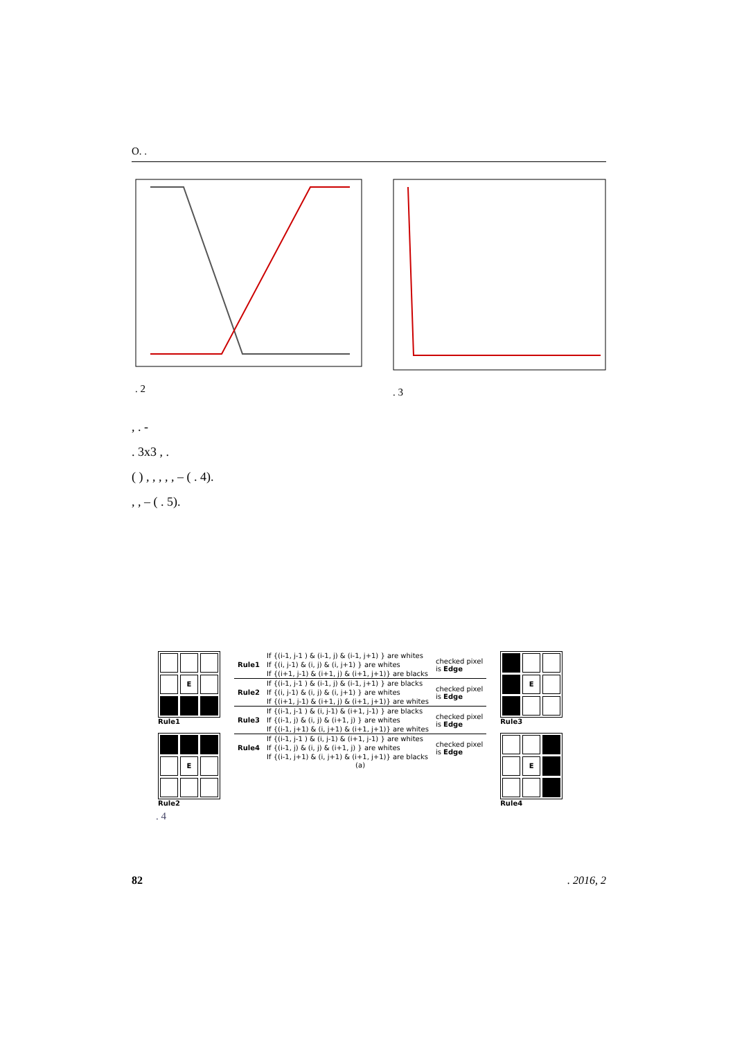O. .
. 2 . 3
, . -
. 3x3 , .
( ) , , , , , – ( . 4).
, , – ( . 5).
E
Rule1
E
Rule2
| Rule1 | If {(i-1, j-1 ) & (i-1, j) & (i-1, j+1) } are whites | checked pixel is Edge |
| | If {(i, j-1) & (i, j) & (i, j+1) } are whites | |
| | If {(i+1, j-1) & (i+1, j) & (i+1, j+1)} are blacks | |
| Rule2 | If {(i-1, j-1 ) & (i-1, j) & (i-1, j+1) } are blacks | checked pixel is Edge |
| | If {(i, j-1) & (i, j) & (i, j+1) } are whites | |
| | If {(i+1, j-1) & (i+1, j) & (i+1, j+1)} are whites | |
| Rule3 | If {(i-1, j-1 ) & (i, j-1) & (i+1, j-1) } are blacks | checked pixel is Edge |
| | If {(i-1, j) & (i, j) & (i+1, j) } are whites | |
| | If {(i-1, j+1) & (i, j+1) & (i+1, j+1)} are whites | |
| Rule4 | If {(i-1, j-1 ) & (i, j-1) & (i+1, j-1) } are whites | checked pixel is Edge |
| | If {(i-1, j) & (i, j) & (i+1, j) } are whites | |
| | If {(i-1, j+1) & (i, j+1) & (i+1, j+1)} are blacks | |
(a)
E
Rule3
E
Rule4
. 4
82. 2016, 2